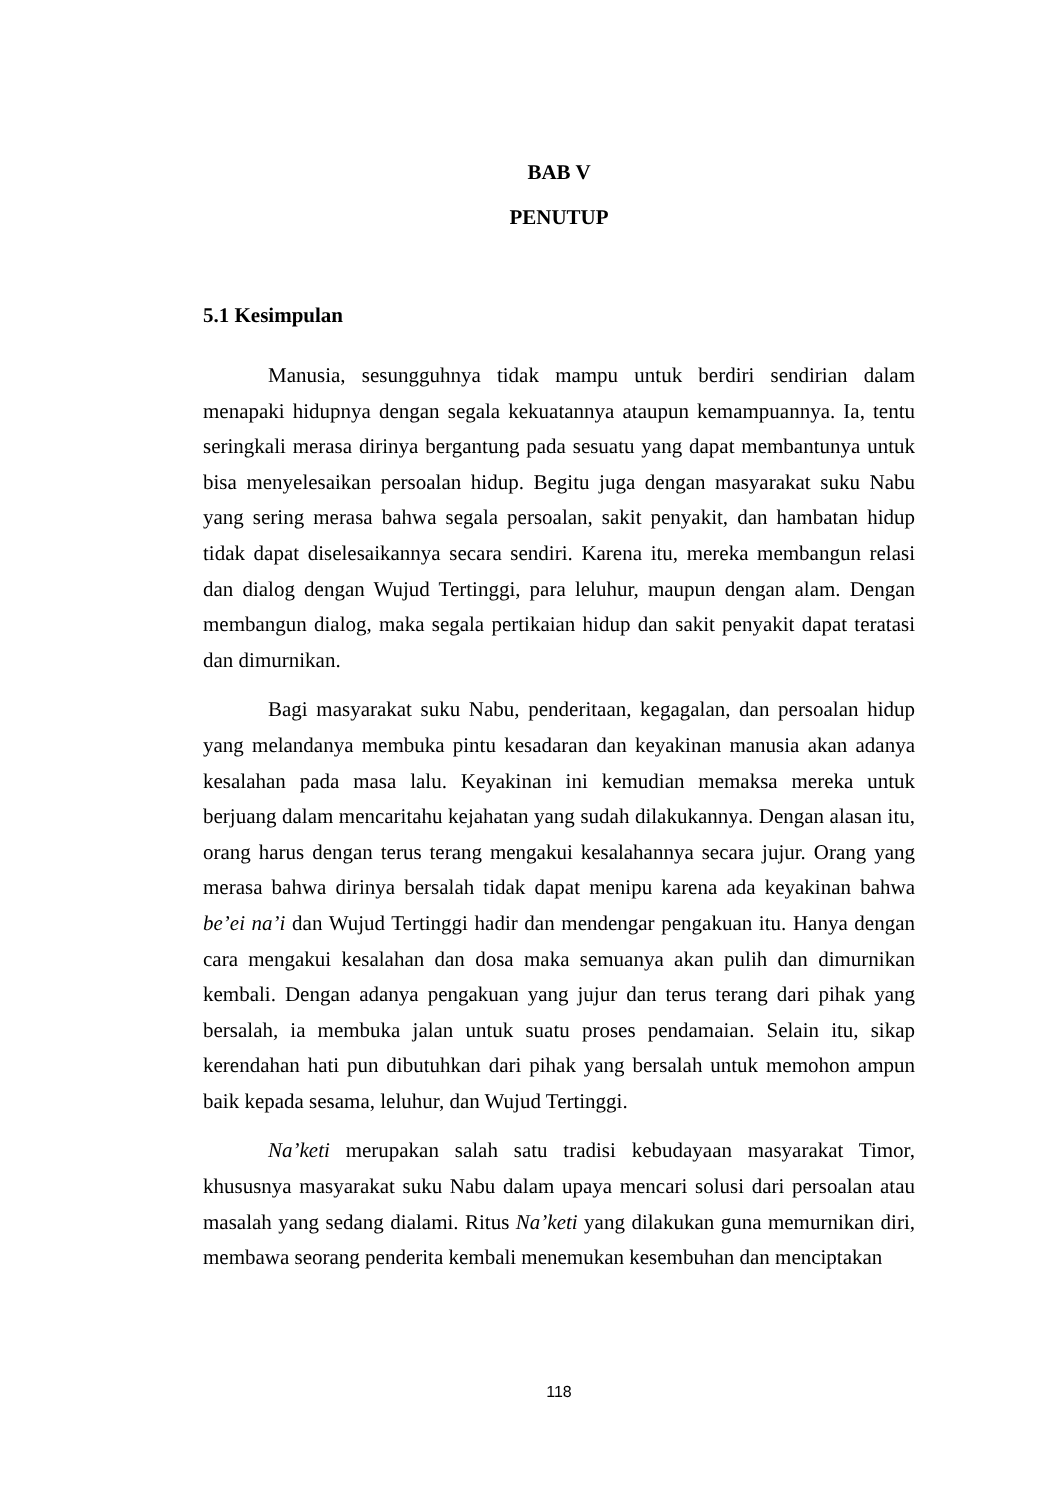BAB V
PENUTUP
5.1 Kesimpulan
Manusia, sesungguhnya tidak mampu untuk berdiri sendirian dalam menapaki hidupnya dengan segala kekuatannya ataupun kemampuannya. Ia, tentu seringkali merasa dirinya bergantung pada sesuatu yang dapat membantunya untuk bisa menyelesaikan persoalan hidup. Begitu juga dengan masyarakat suku Nabu yang sering merasa bahwa segala persoalan, sakit penyakit, dan hambatan hidup tidak dapat diselesaikannya secara sendiri. Karena itu, mereka membangun relasi dan dialog dengan Wujud Tertinggi, para leluhur, maupun dengan alam. Dengan membangun dialog, maka segala pertikaian hidup dan sakit penyakit dapat teratasi dan dimurnikan.
Bagi masyarakat suku Nabu, penderitaan, kegagalan, dan persoalan hidup yang melandanya membuka pintu kesadaran dan keyakinan manusia akan adanya kesalahan pada masa lalu. Keyakinan ini kemudian memaksa mereka untuk berjuang dalam mencaritahu kejahatan yang sudah dilakukannya. Dengan alasan itu, orang harus dengan terus terang mengakui kesalahannya secara jujur. Orang yang merasa bahwa dirinya bersalah tidak dapat menipu karena ada keyakinan bahwa be’ei na’i dan Wujud Tertinggi hadir dan mendengar pengakuan itu. Hanya dengan cara mengakui kesalahan dan dosa maka semuanya akan pulih dan dimurnikan kembali. Dengan adanya pengakuan yang jujur dan terus terang dari pihak yang bersalah, ia membuka jalan untuk suatu proses pendamaian. Selain itu, sikap kerendahan hati pun dibutuhkan dari pihak yang bersalah untuk memohon ampun baik kepada sesama, leluhur, dan Wujud Tertinggi.
Na’keti merupakan salah satu tradisi kebudayaan masyarakat Timor, khususnya masyarakat suku Nabu dalam upaya mencari solusi dari persoalan atau masalah yang sedang dialami. Ritus Na’keti yang dilakukan guna memurnikan diri, membawa seorang penderita kembali menemukan kesembuhan dan menciptakan
118